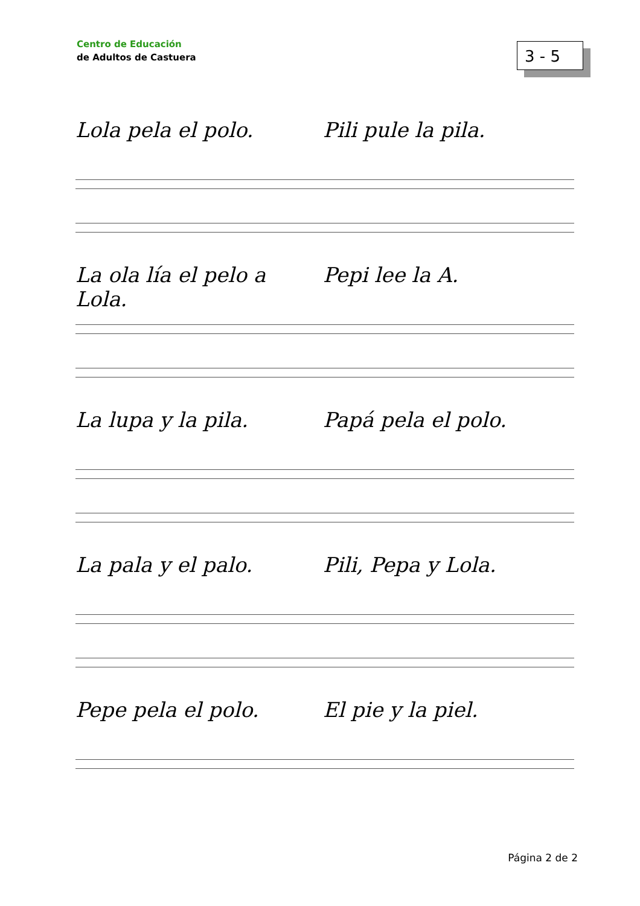Centro de Educación
de Adultos de Castuera
3 - 5
Lola pela el polo. Pili pule la pila.
La ola lía el pelo a Lola. Pepi lee la A.
La lupa y la pila. Papá pela el polo.
La pala y el palo. Pili, Pepa y Lola.
Pepe pela el polo. El pie y la piel.
Página 2 de 2